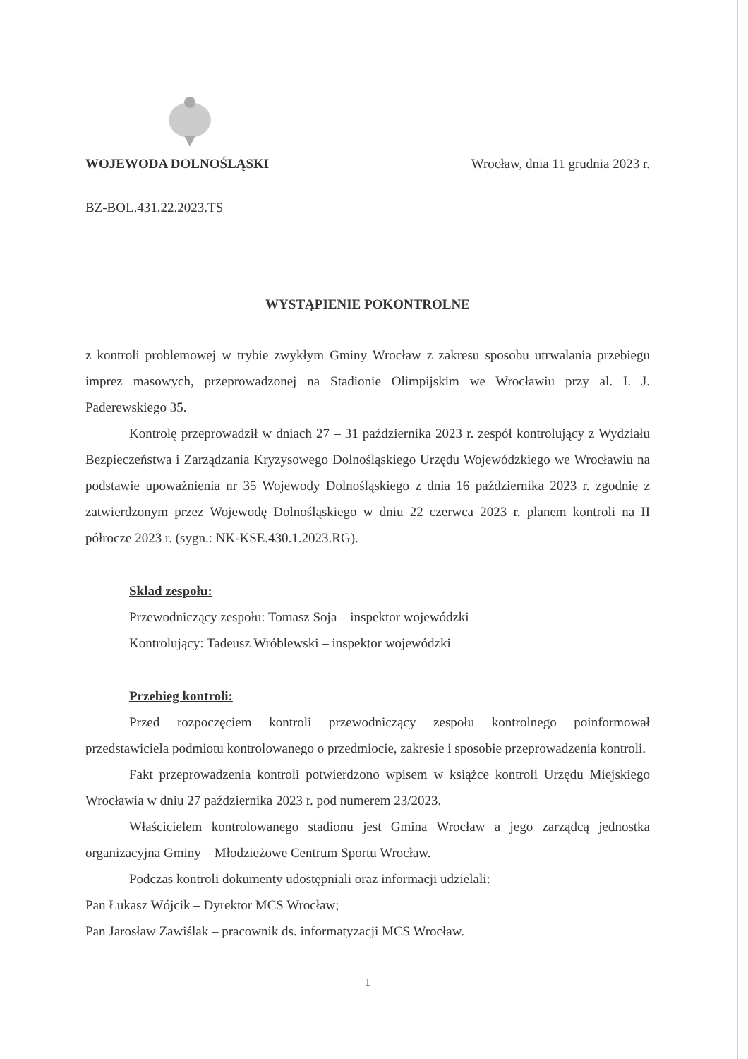WOJEWODA DOLNOŚLĄSKI Wrocław, dnia 11 grudnia 2023 r.
BZ-BOL.431.22.2023.TS
WYSTĄPIENIE POKONTROLNE
z kontroli problemowej w trybie zwykłym Gminy Wrocław z zakresu sposobu utrwalania przebiegu imprez masowych, przeprowadzonej na Stadionie Olimpijskim we Wrocławiu przy al. I. J. Paderewskiego 35.
Kontrolę przeprowadził w dniach 27 – 31 października 2023 r. zespół kontrolujący z Wydziału Bezpieczeństwa i Zarządzania Kryzysowego Dolnośląskiego Urzędu Wojewódzkiego we Wrocławiu na podstawie upoważnienia nr 35 Wojewody Dolnośląskiego z dnia 16 października 2023 r. zgodnie z zatwierdzonym przez Wojewodę Dolnośląskiego w dniu 22 czerwca 2023 r. planem kontroli na II półrocze 2023 r. (sygn.: NK-KSE.430.1.2023.RG).
Skład zespołu:
Przewodniczący zespołu: Tomasz Soja – inspektor wojewódzki
Kontrolujący: Tadeusz Wróblewski – inspektor wojewódzki
Przebieg kontroli:
Przed rozpoczęciem kontroli przewodniczący zespołu kontrolnego poinformował przedstawiciela podmiotu kontrolowanego o przedmiocie, zakresie i sposobie przeprowadzenia kontroli.
Fakt przeprowadzenia kontroli potwierdzono wpisem w książce kontroli Urzędu Miejskiego Wrocławia w dniu 27 października 2023 r. pod numerem 23/2023.
Właścicielem kontrolowanego stadionu jest Gmina Wrocław a jego zarządcą jednostka organizacyjna Gminy – Młodzieżowe Centrum Sportu Wrocław.
Podczas kontroli dokumenty udostępniali oraz informacji udzielali:
Pan Łukasz Wójcik – Dyrektor MCS Wrocław;
Pan Jarosław Zawiślak – pracownik ds. informatyzacji MCS Wrocław.
1